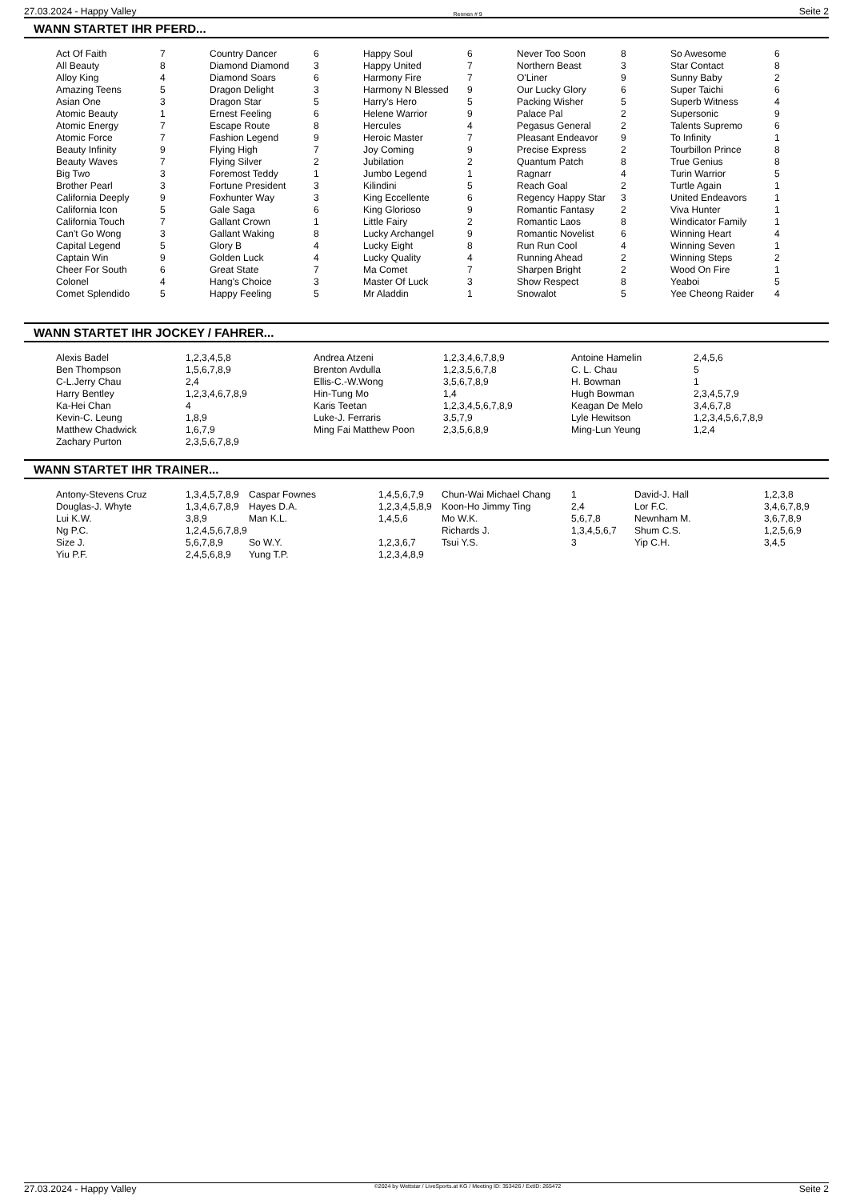27.03.2024 - Happy Valley Rennen # 9 Seite 2
WANN STARTET IHR PFERD...
| Act Of Faith | 7 | Country Dancer | 6 | Happy Soul | 6 | Never Too Soon | 8 | So Awesome | 6 |
| All Beauty | 8 | Diamond Diamond | 3 | Happy United | 7 | Northern Beast | 3 | Star Contact | 8 |
| Alloy King | 4 | Diamond Soars | 6 | Harmony Fire | 7 | O'Liner | 9 | Sunny Baby | 2 |
| Amazing Teens | 5 | Dragon Delight | 3 | Harmony N Blessed | 9 | Our Lucky Glory | 6 | Super Taichi | 6 |
| Asian One | 3 | Dragon Star | 5 | Harry's Hero | 5 | Packing Wisher | 5 | Superb Witness | 4 |
| Atomic Beauty | 1 | Ernest Feeling | 6 | Helene Warrior | 9 | Palace Pal | 2 | Supersonic | 9 |
| Atomic Energy | 7 | Escape Route | 8 | Hercules | 4 | Pegasus General | 2 | Talents Supremo | 6 |
| Atomic Force | 7 | Fashion Legend | 9 | Heroic Master | 7 | Pleasant Endeavor | 9 | To Infinity | 1 |
| Beauty Infinity | 9 | Flying High | 7 | Joy Coming | 9 | Precise Express | 2 | Tourbillon Prince | 8 |
| Beauty Waves | 7 | Flying Silver | 2 | Jubilation | 2 | Quantum Patch | 8 | True Genius | 8 |
| Big Two | 3 | Foremost Teddy | 1 | Jumbo Legend | 1 | Ragnarr | 4 | Turin Warrior | 5 |
| Brother Pearl | 3 | Fortune President | 3 | Kilindini | 5 | Reach Goal | 2 | Turtle Again | 1 |
| California Deeply | 9 | Foxhunter Way | 3 | King Eccellente | 6 | Regency Happy Star | 3 | United Endeavors | 1 |
| California Icon | 5 | Gale Saga | 6 | King Glorioso | 9 | Romantic Fantasy | 2 | Viva Hunter | 1 |
| California Touch | 7 | Gallant Crown | 1 | Little Fairy | 2 | Romantic Laos | 8 | Windicator Family | 1 |
| Can't Go Wong | 3 | Gallant Waking | 8 | Lucky Archangel | 9 | Romantic Novelist | 6 | Winning Heart | 4 |
| Capital Legend | 5 | Glory B | 4 | Lucky Eight | 8 | Run Run Cool | 4 | Winning Seven | 1 |
| Captain Win | 9 | Golden Luck | 4 | Lucky Quality | 4 | Running Ahead | 2 | Winning Steps | 2 |
| Cheer For South | 6 | Great State | 7 | Ma Comet | 7 | Sharpen Bright | 2 | Wood On Fire | 1 |
| Colonel | 4 | Hang's Choice | 3 | Master Of Luck | 3 | Show Respect | 8 | Yeaboi | 5 |
| Comet Splendido | 5 | Happy Feeling | 5 | Mr Aladdin | 1 | Snowalot | 5 | Yee Cheong Raider | 4 |
WANN STARTET IHR JOCKEY / FAHRER...
| Alexis Badel | 1,2,3,4,5,8 | Andrea Atzeni | 1,2,3,4,6,7,8,9 | Antoine Hamelin | 2,4,5,6 |
| Ben Thompson | 1,5,6,7,8,9 | Brenton Avdulla | 1,2,3,5,6,7,8 | C. L. Chau | 5 |
| C-L.Jerry Chau | 2,4 | Ellis-C.-W.Wong | 3,5,6,7,8,9 | H. Bowman | 1 |
| Harry Bentley | 1,2,3,4,6,7,8,9 | Hin-Tung Mo | 1,4 | Hugh Bowman | 2,3,4,5,7,9 |
| Ka-Hei Chan | 4 | Karis Teetan | 1,2,3,4,5,6,7,8,9 | Keagan De Melo | 3,4,6,7,8 |
| Kevin-C. Leung | 1,8,9 | Luke-J. Ferraris | 3,5,7,9 | Lyle Hewitson | 1,2,3,4,5,6,7,8,9 |
| Matthew Chadwick | 1,6,7,9 | Ming Fai Matthew Poon | 2,3,5,6,8,9 | Ming-Lun Yeung | 1,2,4 |
| Zachary Purton | 2,3,5,6,7,8,9 | | | | |
WANN STARTET IHR TRAINER...
| Antony-Stevens Cruz | 1,3,4,5,7,8,9 | Caspar Fownes | 1,4,5,6,7,9 | Chun-Wai Michael Chang | 1 | David-J. Hall | 1,2,3,8 |
| Douglas-J. Whyte | 1,3,4,6,7,8,9 | Hayes D.A. | 1,2,3,4,5,8,9 | Koon-Ho Jimmy Ting | 2,4 | Lor F.C. | 3,4,6,7,8,9 |
| Lui K.W. | 3,8,9 | Man K.L. | 1,4,5,6 | Mo W.K. | 5,6,7,8 | Newnham M. | 3,6,7,8,9 |
| Ng P.C. | 1,2,4,5,6,7,8,9 | | | Richards J. | 1,3,4,5,6,7 | Shum C.S. | 1,2,5,6,9 |
| Size J. | 5,6,7,8,9 | So W.Y. | 1,2,3,6,7 | Tsui Y.S. | 3 | Yip C.H. | 3,4,5 |
| Yiu P.F. | 2,4,5,6,8,9 | Yung T.P. | 1,2,3,4,8,9 | | | | |
27.03.2024 - Happy Valley ©2024 by Wettstar / LiveSports.at KG / Meeting ID: 353426 / ExtID: 265472 Seite 2